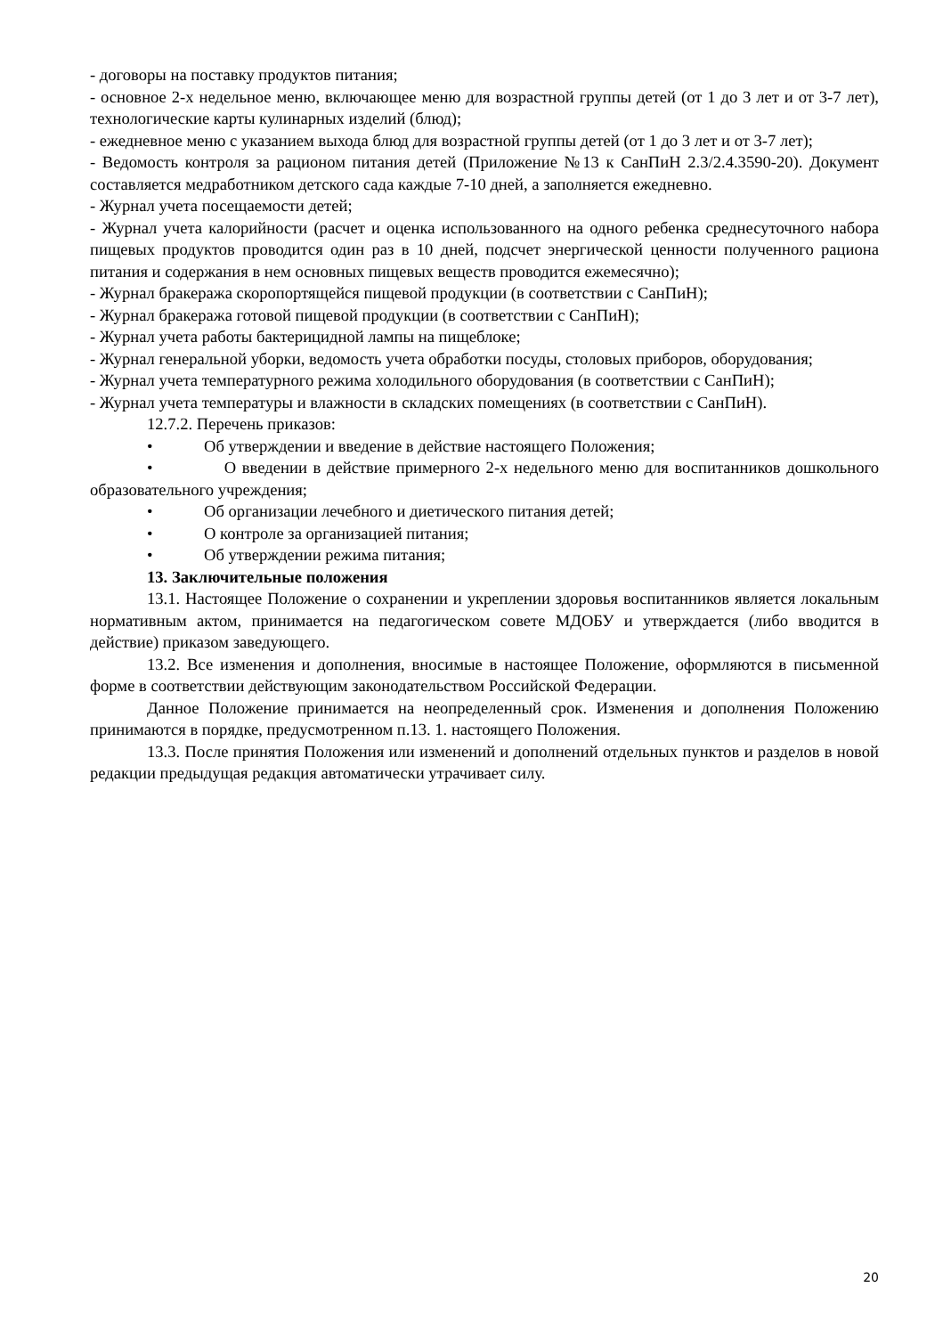- договоры на поставку продуктов питания;
- основное 2-х недельное меню, включающее меню для возрастной группы детей (от 1 до 3 лет и от 3-7 лет), технологические карты кулинарных изделий (блюд);
- ежедневное меню с указанием выхода блюд для возрастной группы детей (от 1 до 3 лет и от 3-7 лет);
- Ведомость контроля за рационом питания детей (Приложение №13 к СанПиН 2.3/2.4.3590-20). Документ составляется медработником детского сада каждые 7-10 дней, а заполняется ежедневно.
- Журнал учета посещаемости детей;
- Журнал учета калорийности (расчет и оценка использованного на одного ребенка среднесуточного набора пищевых продуктов проводится один раз в 10 дней, подсчет энергической ценности полученного рациона питания и содержания в нем основных пищевых веществ проводится ежемесячно);
- Журнал бракеража скоропортящейся пищевой продукции (в соответствии с СанПиН);
- Журнал бракеража готовой пищевой продукции (в соответствии с СанПиН);
- Журнал учета работы бактерицидной лампы на пищеблоке;
- Журнал генеральной уборки, ведомость учета обработки посуды, столовых приборов, оборудования;
- Журнал учета температурного режима холодильного оборудования (в соответствии с СанПиН);
- Журнал учета температуры и влажности в складских помещениях (в соответствии с СанПиН).
12.7.2. Перечень приказов:
• Об утверждении и введение в действие настоящего Положения;
• О введении в действие примерного 2-х недельного меню для воспитанников дошкольного образовательного учреждения;
• Об организации лечебного и диетического питания детей;
• О контроле за организацией питания;
• Об утверждении режима питания;
13. Заключительные положения
13.1. Настоящее Положение о сохранении и укреплении здоровья воспитанников является локальным нормативным актом, принимается на педагогическом совете МДОБУ и утверждается (либо вводится в действие) приказом заведующего.
13.2. Все изменения и дополнения, вносимые в настоящее Положение, оформляются в письменной форме в соответствии действующим законодательством Российской Федерации.
Данное Положение принимается на неопределенный срок. Изменения и дополнения Положению принимаются в порядке, предусмотренном п.13. 1. настоящего Положения.
13.3. После принятия Положения или изменений и дополнений отдельных пунктов и разделов в новой редакции предыдущая редакция автоматически утрачивает силу.
20